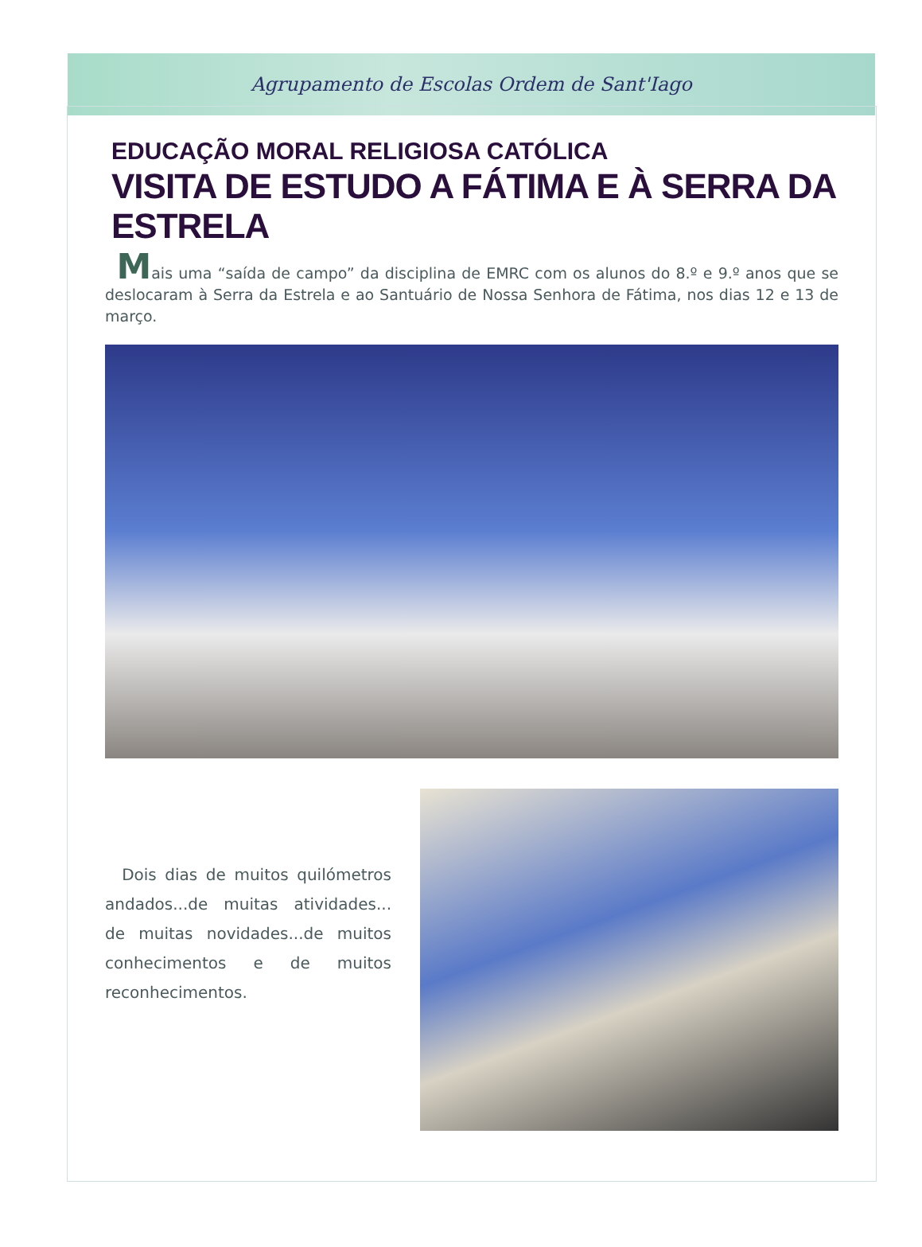Agrupamento de Escolas Ordem de Sant'Iago
EDUCAÇÃO MORAL RELIGIOSA CATÓLICA
VISITA DE ESTUDO A FÁTIMA E À SERRA DA ESTRELA
Mais uma “saída de campo” da disciplina de EMRC com os alunos do 8.º e 9.º anos que se deslocaram à Serra da Estrela e ao Santuário de Nossa Senhora de Fátima, nos dias 12 e 13 de março.
Dois dias de muitos quilómetros andados...de muitas atividades... de muitas novidades...de muitos conhecimentos e de muitos reconhecimentos.